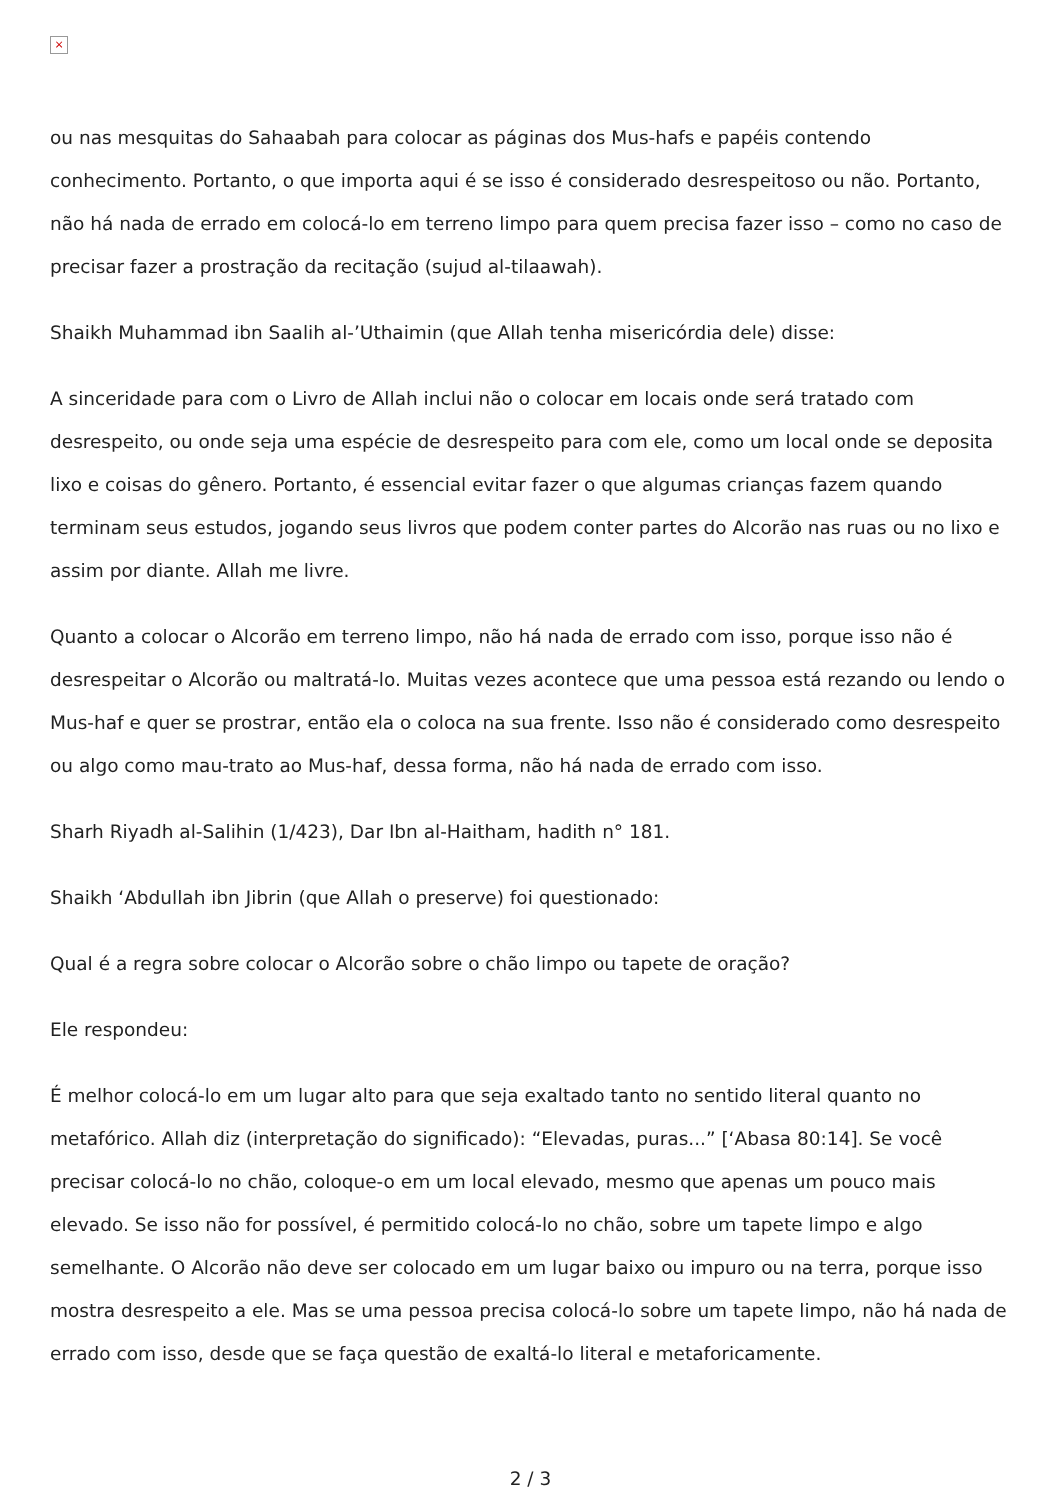×
ou nas mesquitas do Sahaabah para colocar as páginas dos Mus-hafs e papéis contendo conhecimento. Portanto, o que importa aqui é se isso é considerado desrespeitoso ou não. Portanto, não há nada de errado em colocá-lo em terreno limpo para quem precisa fazer isso – como no caso de precisar fazer a prostração da recitação (sujud al-tilaawah).
Shaikh Muhammad ibn Saalih al-’Uthaimin (que Allah tenha misericórdia dele) disse:
A sinceridade para com o Livro de Allah inclui não o colocar em locais onde será tratado com desrespeito, ou onde seja uma espécie de desrespeito para com ele, como um local onde se deposita lixo e coisas do gênero. Portanto, é essencial evitar fazer o que algumas crianças fazem quando terminam seus estudos, jogando seus livros que podem conter partes do Alcorão nas ruas ou no lixo e assim por diante. Allah me livre.
Quanto a colocar o Alcorão em terreno limpo, não há nada de errado com isso, porque isso não é desrespeitar o Alcorão ou maltratá-lo. Muitas vezes acontece que uma pessoa está rezando ou lendo o Mus-haf e quer se prostrar, então ela o coloca na sua frente. Isso não é considerado como desrespeito ou algo como mau-trato ao Mus-haf, dessa forma, não há nada de errado com isso.
Sharh Riyadh al-Salihin (1/423), Dar Ibn al-Haitham, hadith n° 181.
Shaikh ‘Abdullah ibn Jibrin (que Allah o preserve) foi questionado:
Qual é a regra sobre colocar o Alcorão sobre o chão limpo ou tapete de oração?
Ele respondeu:
É melhor colocá-lo em um lugar alto para que seja exaltado tanto no sentido literal quanto no metafórico. Allah diz (interpretação do significado): “Elevadas, puras...” [‘Abasa 80:14]. Se você precisar colocá-lo no chão, coloque-o em um local elevado, mesmo que apenas um pouco mais elevado. Se isso não for possível, é permitido colocá-lo no chão, sobre um tapete limpo e algo semelhante. O Alcorão não deve ser colocado em um lugar baixo ou impuro ou na terra, porque isso mostra desrespeito a ele. Mas se uma pessoa precisa colocá-lo sobre um tapete limpo, não há nada de errado com isso, desde que se faça questão de exaltá-lo literal e metaforicamente.
2 / 3